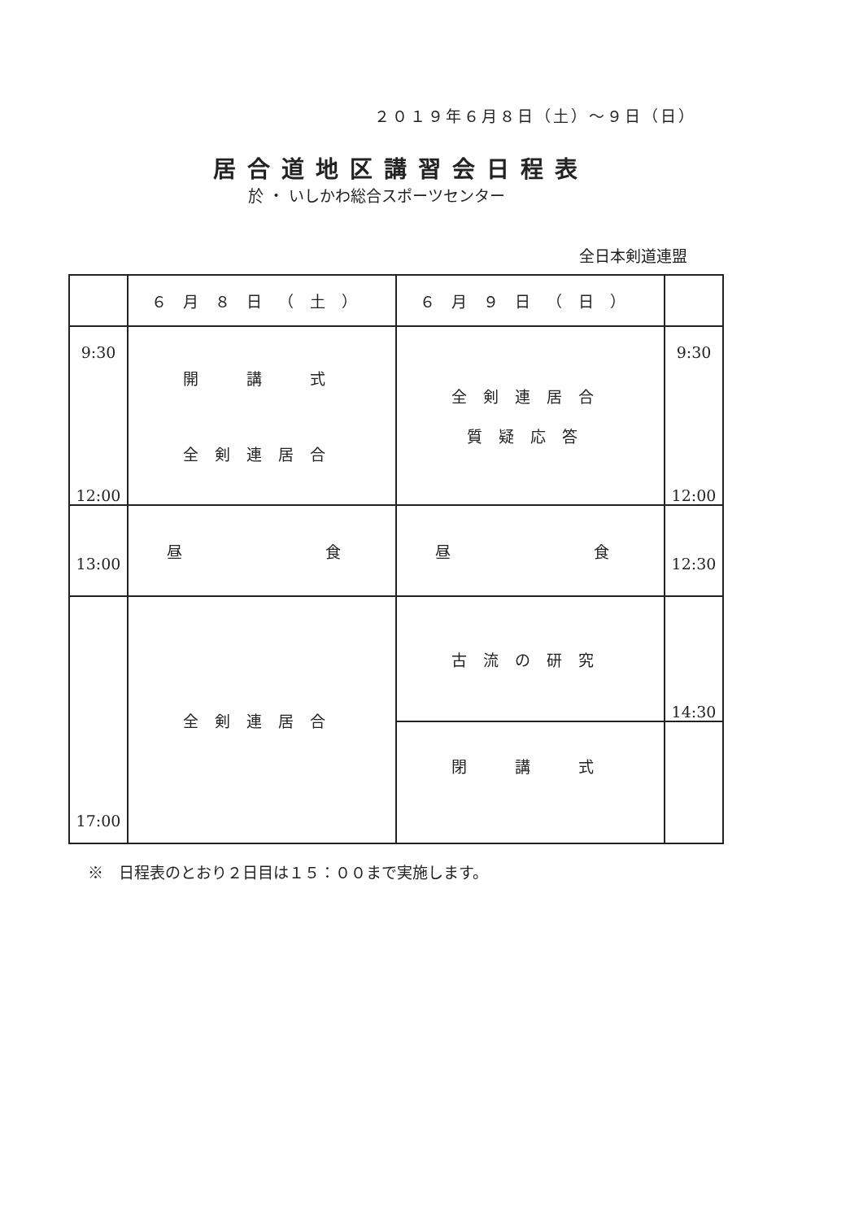２０１９年６月８日（土）～９日（日）
居合道地区講習会日程表
於 ・ いしかわ総合スポーツセンター
全日本剣道連盟
| | ６月８日（土） | ６月９日（日） | |
| --- | --- | --- | --- |
| 9:30 12:00 | 開 講 式 全剣連居合 | 全剣連居合 質疑応答 | 9:30 12:00 |
| 13:00 | 昼 食 | 昼 食 | 12:30 |
| 17:00 | 全剣連居合 | 古流の研究 | 14:30 |
| | | 閉 講 式 | |
※　日程表のとおり２日目は１５：００まで実施します。